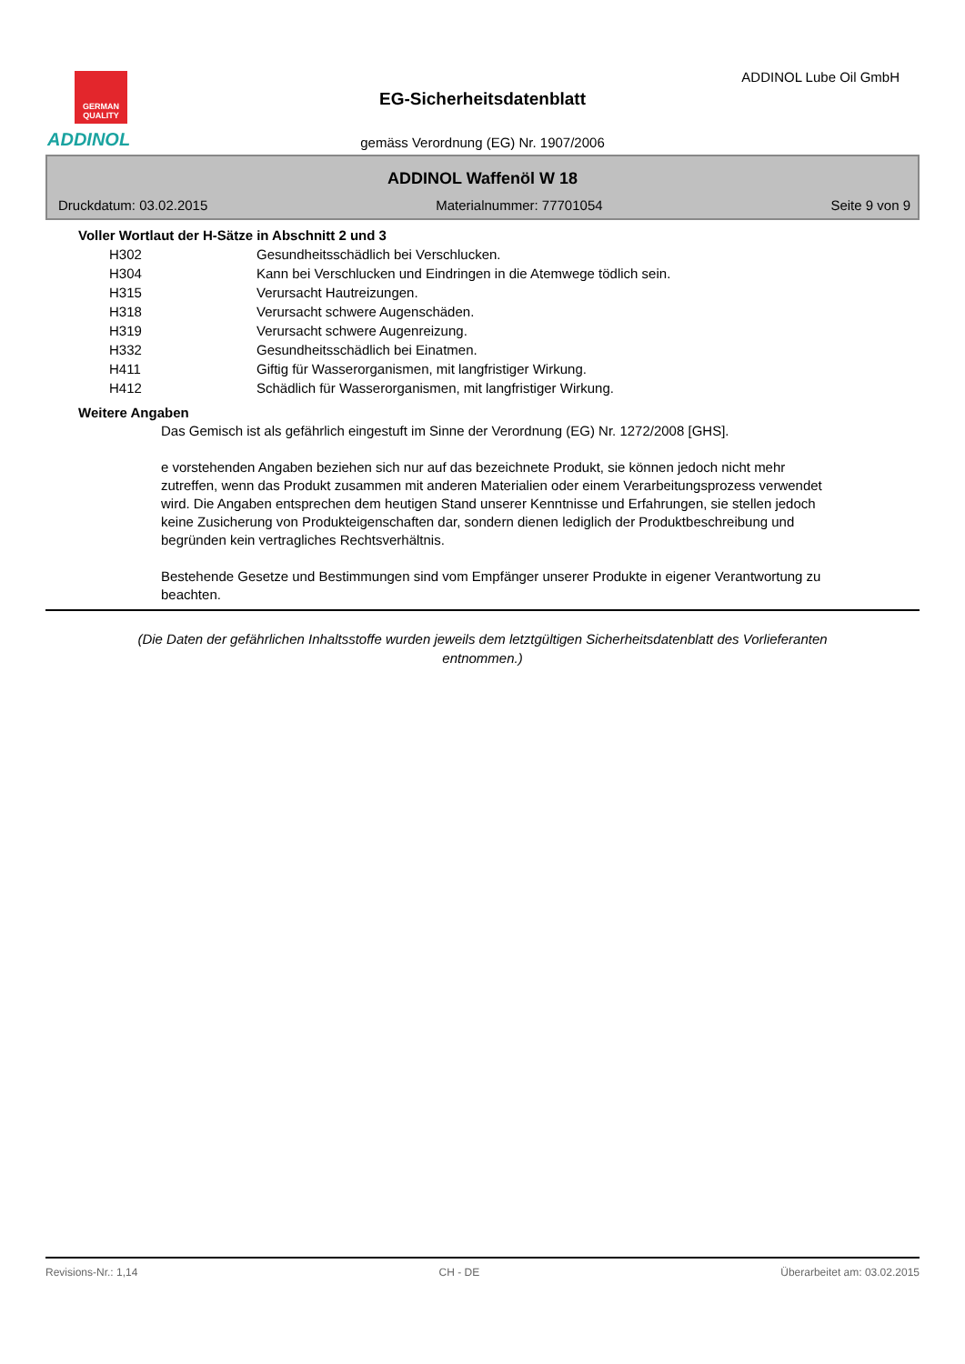GERMAN QUALITY
ADDINOL
ADDINOL Lube Oil GmbH
EG-Sicherheitsdatenblatt
gemäss Verordnung (EG) Nr. 1907/2006
ADDINOL Waffenöl W 18
Druckdatum: 03.02.2015 Materialnummer: 77701054 Seite 9 von 9
Voller Wortlaut der H-Sätze in Abschnitt 2 und 3
| H302 | Gesundheitsschädlich bei Verschlucken. |
| H304 | Kann bei Verschlucken und Eindringen in die Atemwege tödlich sein. |
| H315 | Verursacht Hautreizungen. |
| H318 | Verursacht schwere Augenschäden. |
| H319 | Verursacht schwere Augenreizung. |
| H332 | Gesundheitsschädlich bei Einatmen. |
| H411 | Giftig für Wasserorganismen, mit langfristiger Wirkung. |
| H412 | Schädlich für Wasserorganismen, mit langfristiger Wirkung. |
Weitere Angaben
Das Gemisch ist als gefährlich eingestuft im Sinne der Verordnung (EG) Nr. 1272/2008 [GHS].
e vorstehenden Angaben beziehen sich nur auf das bezeichnete Produkt, sie können jedoch nicht mehr zutreffen, wenn das Produkt zusammen mit anderen Materialien oder einem Verarbeitungsprozess verwendet wird. Die Angaben entsprechen dem heutigen Stand unserer Kenntnisse und Erfahrungen, sie stellen jedoch keine Zusicherung von Produkteigenschaften dar, sondern dienen lediglich der Produktbeschreibung und begründen kein vertragliches Rechtsverhältnis.
Bestehende Gesetze und Bestimmungen sind vom Empfänger unserer Produkte in eigener Verantwortung zu beachten.
(Die Daten der gefährlichen Inhaltsstoffe wurden jeweils dem letztgültigen Sicherheitsdatenblatt des Vorlieferanten entnommen.)
Revisions-Nr.: 1,14 CH - DE Überarbeitet am: 03.02.2015